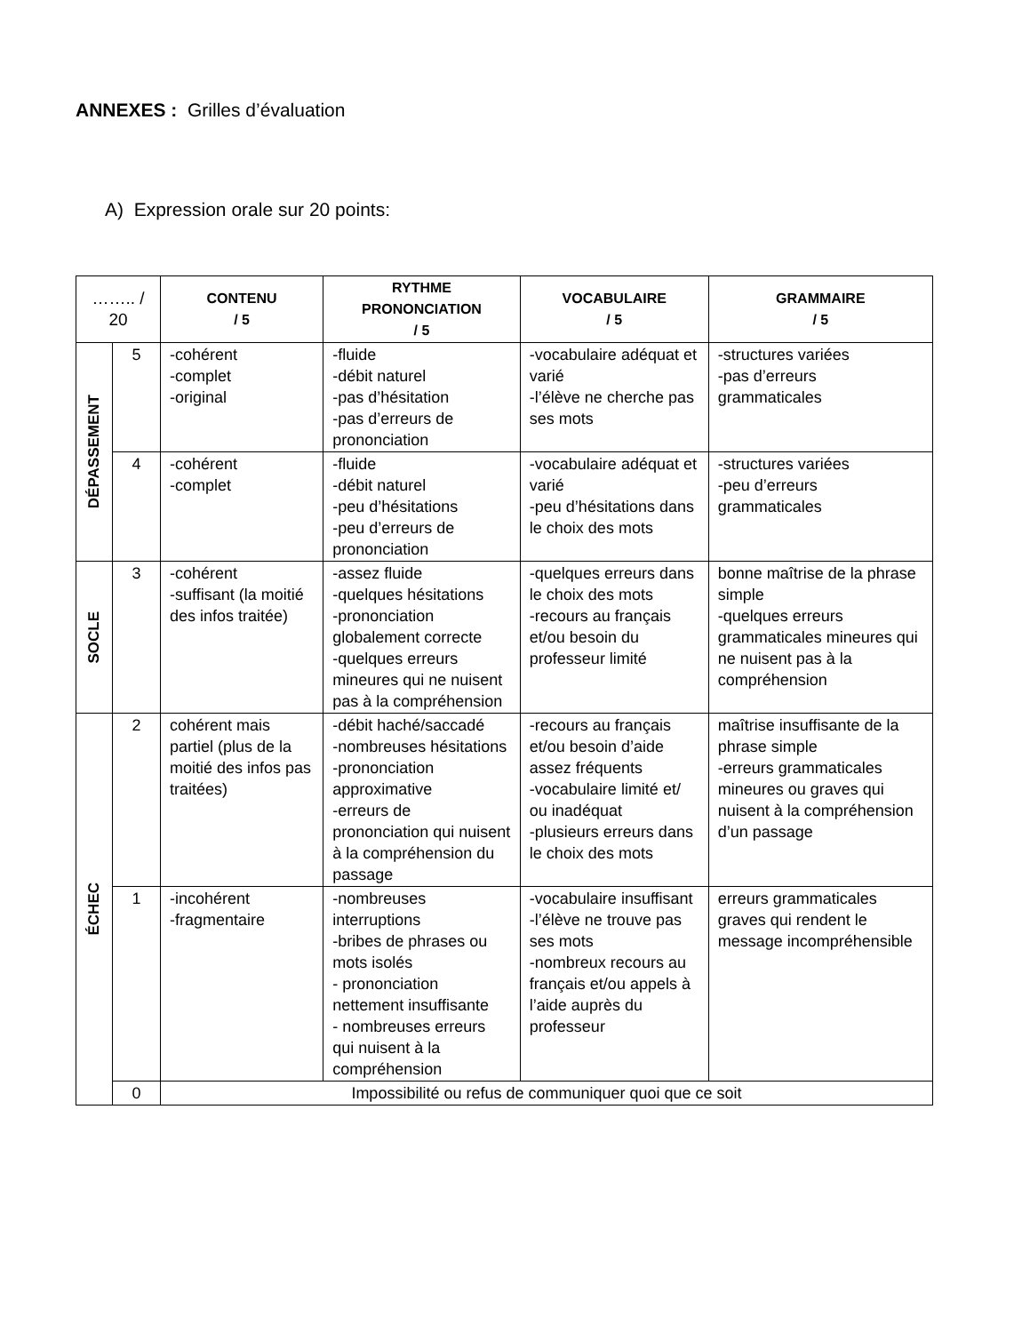ANNEXES : Grilles d’évaluation
A) Expression orale sur 20 points:
| …….. / 20 | | CONTENU / 5 | RYTHME PRONONCIATION / 5 | VOCABULAIRE / 5 | GRAMMAIRE / 5 |
| DÉPASSEMENT | 5 | -cohérent -complet -original | -fluide -débit naturel -pas d’hésitation -pas d’erreurs de prononciation | -vocabulaire adéquat et varié -l’élève ne cherche pas ses mots | -structures variées -pas d’erreurs grammaticales |
| | 4 | -cohérent -complet | -fluide -débit naturel -peu d’hésitations -peu d’erreurs de prononciation | -vocabulaire adéquat et varié -peu d’hésitations dans le choix des mots | -structures variées -peu d’erreurs grammaticales |
| SOCLE | 3 | -cohérent -suffisant (la moitié des infos traitée) | -assez fluide -quelques hésitations -prononciation globalement correcte -quelques erreurs mineures qui ne nuisent pas à la compréhension | -quelques erreurs dans le choix des mots -recours au français et/ou besoin du professeur limité | bonne maîtrise de la phrase simple -quelques erreurs grammaticales mineures qui ne nuisent pas à la compréhension |
| ÉCHEC | 2 | cohérent mais partiel (plus de la moitié des infos pas traitées) | -débit haché/saccadé -nombreuses hésitations -prononciation approximative -erreurs de prononciation qui nuisent à la compréhension du passage | -recours au français et/ou besoin d’aide assez fréquents -vocabulaire limité et/ ou inadéquat -plusieurs erreurs dans le choix des mots | maîtrise insuffisante de la phrase simple -erreurs grammaticales mineures ou graves qui nuisent à la compréhension d’un passage |
| | 1 | -incohérent -fragmentaire | -nombreuses interruptions -bribes de phrases ou mots isolés - prononciation nettement insuffisante - nombreuses erreurs qui nuisent à la compréhension | -vocabulaire insuffisant -l’élève ne trouve pas ses mots -nombreux recours au français et/ou appels à l’aide auprès du professeur | erreurs grammaticales graves qui rendent le message incompréhensible |
| | 0 | Impossibilité ou refus de communiquer quoi que ce soit | | | |